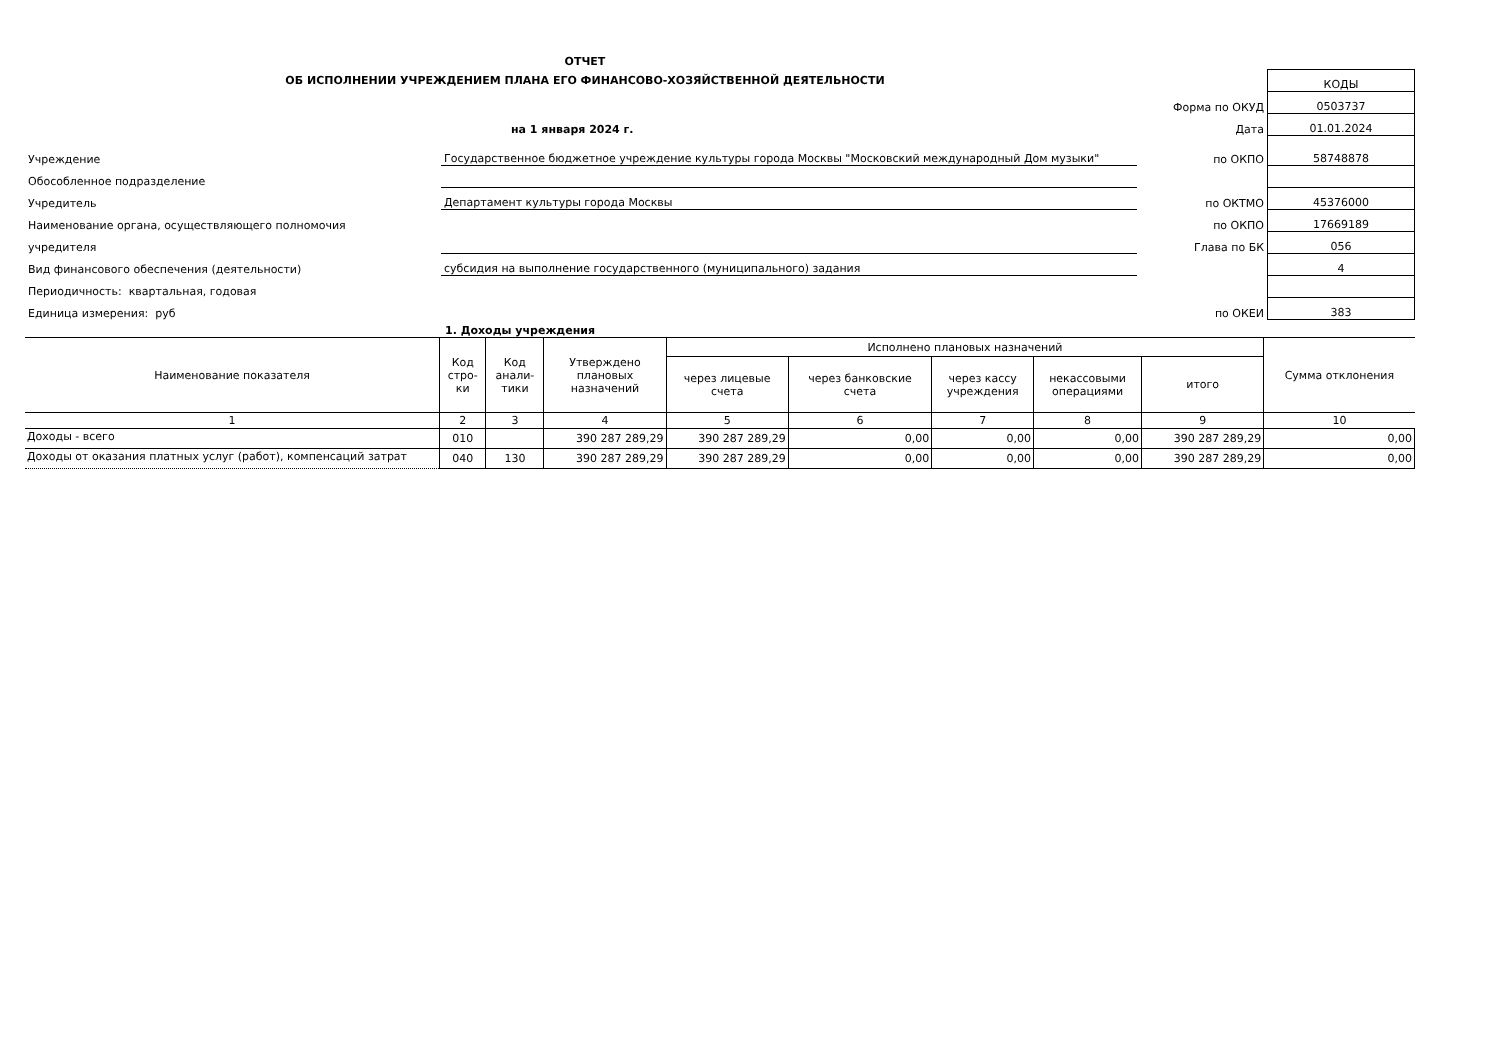ОТЧЕТ
ОБ ИСПОЛНЕНИИ УЧРЕЖДЕНИЕМ ПЛАНА ЕГО ФИНАНСОВО-ХОЗЯЙСТВЕННОЙ ДЕЯТЕЛЬНОСТИ
| | | | КОДЫ |
| | | Форма по ОКУД | 0503737 |
| | на 1 января 2024 г. | Дата | 01.01.2024 |
| Учреждение | Государственное бюджетное учреждение культуры города Москвы "Московский международный Дом музыки" | по ОКПО | 58748878 |
| Обособленное подразделение | | | |
| Учредитель | Департамент культуры города Москвы | по ОКТМО | 45376000 |
| Наименование органа, осуществляющего полномочия | | по ОКПО | 17669189 |
| учредителя | | Глава по БК | 056 |
| Вид финансового обеспечения (деятельности) | субсидия на выполнение государственного (муниципального) задания | | 4 |
| Периодичность: квартальная, годовая | | | |
| Единица измерения: руб | | по ОКЕИ | 383 |
1. Доходы учреждения
| Наименование показателя | Код стро- ки | Код анали- тики | Утверждено плановых назначений | Исполнено плановых назначений | | | | | Сумма отклонения |
| --- | --- | --- | --- | --- | --- | --- | --- | --- | --- |
| | | | | через лицевые счета | через банковские счета | через кассу учреждения | некассовыми операциями | итого | |
| 1 | 2 | 3 | 4 | 5 | 6 | 7 | 8 | 9 | 10 |
| Доходы - всего | 010 | | 390 287 289,29 | 390 287 289,29 | 0,00 | 0,00 | 0,00 | 390 287 289,29 | 0,00 |
| Доходы от оказания платных услуг (работ), компенсаций затрат | 040 | 130 | 390 287 289,29 | 390 287 289,29 | 0,00 | 0,00 | 0,00 | 390 287 289,29 | 0,00 |